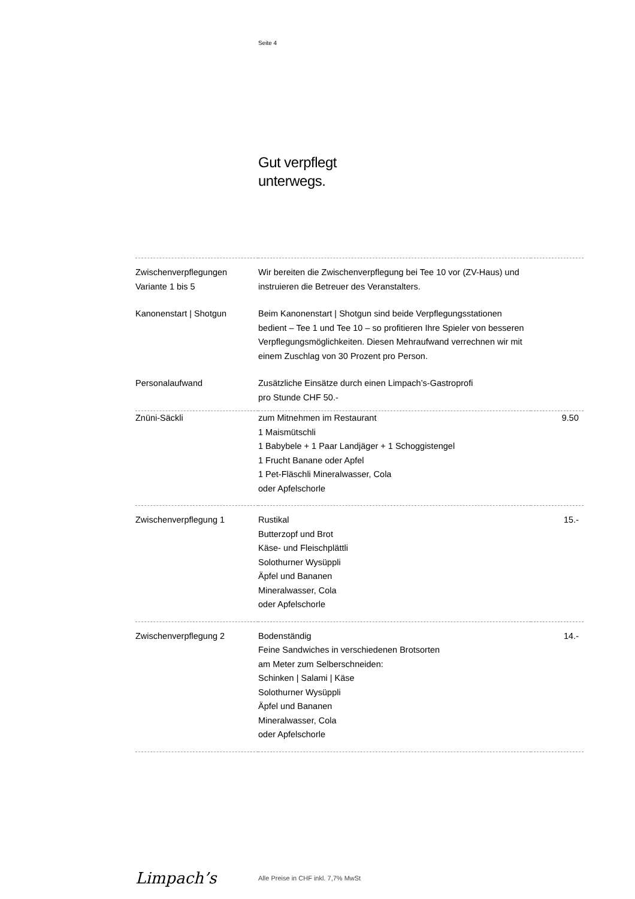Seite 4
Gut verpflegt
unterwegs.
| Zwischenverpflegungen Variante 1 bis 5 | Wir bereiten die Zwischenverpflegung bei Tee 10 vor (ZV-Haus) und instruieren die Betreuer des Veranstalters. | |
| Kanonenstart / Shotgun | Beim Kanonenstart / Shotgun sind beide Verpflegungsstationen bedient – Tee 1 und Tee 10 – so profitieren Ihre Spieler von besseren Verpflegungsmöglichkeiten. Diesen Mehraufwand verrechnen wir mit einem Zuschlag von 30 Prozent pro Person. | |
| Personalaufwand | Zusätzliche Einsätze durch einen Limpach’s-Gastroprofi pro Stunde CHF 50.- | |
| Znüni-Säckli | zum Mitnehmen im Restaurant 1 Maismütschli 1 Babybele + 1 Paar Landjäger + 1 Schoggistengel 1 Frucht Banane oder Apfel 1 Pet-Fläschli Mineralwasser, Cola oder Apfelschorle | 9.50 |
| Zwischenverpflegung 1 | Rustikal Butterzopf und Brot Käse- und Fleischplättli Solothurner Wysüppli Äpfel und Bananen Mineralwasser, Cola oder Apfelschorle | 15.- |
| Zwischenverpflegung 2 | Bodenständig Feine Sandwiches in verschiedenen Brotsorten am Meter zum Selberschneiden: Schinken / Salami / Käse Solothurner Wysüppli Äpfel und Bananen Mineralwasser, Cola oder Apfelschorle | 14.- |
Limpach’s
Alle Preise in CHF inkl. 7,7% MwSt